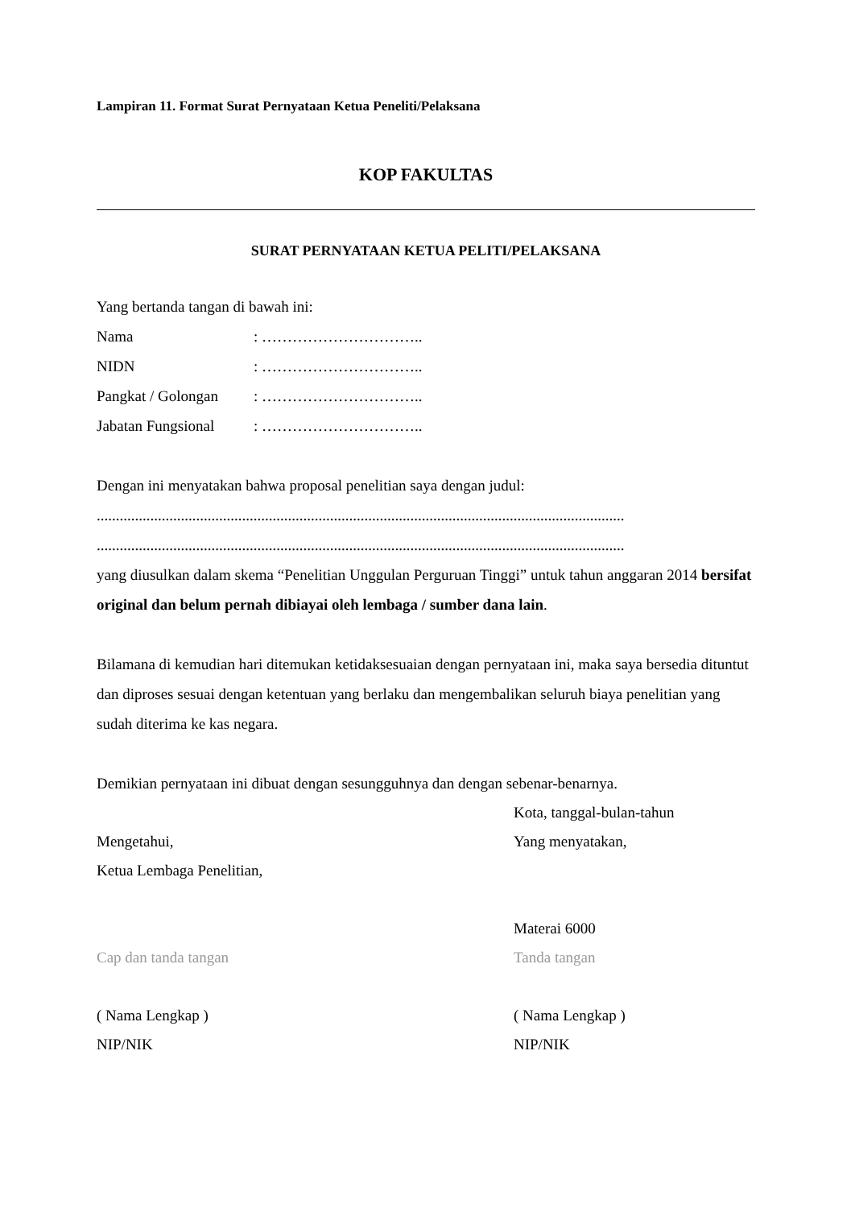Lampiran 11. Format Surat Pernyataan Ketua Peneliti/Pelaksana
KOP FAKULTAS
SURAT PERNYATAAN KETUA PELITI/PELAKSANA
Yang bertanda tangan di bawah ini:
Nama: …………………………..
NIDN: …………………………..
Pangkat / Golongan: …………………………..
Jabatan Fungsional: …………………………..
Dengan ini menyatakan bahwa proposal penelitian saya dengan judul:
..........................................................................................................................................
..........................................................................................................................................
yang diusulkan dalam skema “Penelitian Unggulan Perguruan Tinggi” untuk tahun anggaran 2014 bersifat original dan belum pernah dibiayai oleh lembaga / sumber dana lain.
Bilamana di kemudian hari ditemukan ketidaksesuaian dengan pernyataan ini, maka saya bersedia dituntut dan diproses sesuai dengan ketentuan yang berlaku dan mengembalikan seluruh biaya penelitian yang sudah diterima ke kas negara.
Demikian pernyataan ini dibuat dengan sesungguhnya dan dengan sebenar-benarnya.
Mengetahui,
Ketua Lembaga Penelitian,
Cap dan tanda tangan
( Nama Lengkap )
NIP/NIK
Kota, tanggal-bulan-tahun
Yang menyatakan,
Materai 6000
Tanda tangan
( Nama Lengkap )
NIP/NIK